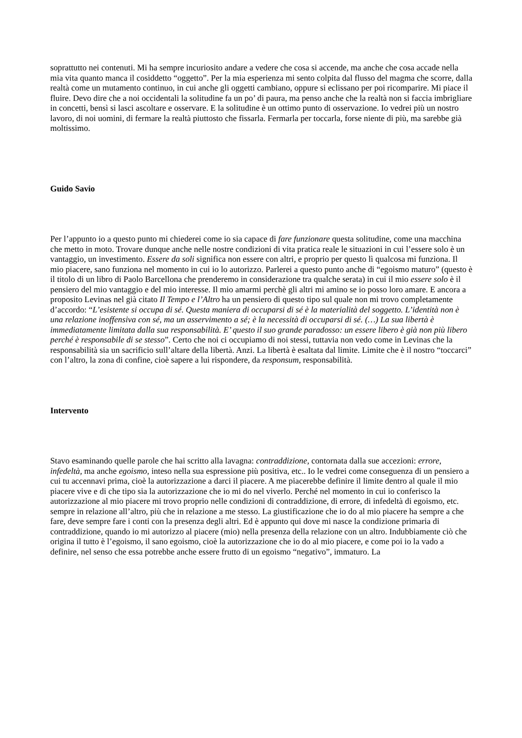soprattutto nei contenuti. Mi ha sempre incuriosito andare a vedere che cosa si accende, ma anche che cosa accade nella mia vita quanto manca il cosiddetto “oggetto”. Per la mia esperienza mi sento colpita dal flusso del magma che scorre, dalla realtà come un mutamento continuo, in cui anche gli oggetti cambiano, oppure si eclissano per poi ricomparire. Mi piace il fluire. Devo dire che a noi occidentali la solitudine fa un po’ di paura, ma penso anche che la realtà non si faccia imbrigliare in concetti, bensì si lasci ascoltare e osservare. E la solitudine è un ottimo punto di osservazione. Io vedrei più un nostro lavoro, di noi uomini, di fermare la realtà piuttosto che fissarla. Fermarla per toccarla, forse niente di più, ma sarebbe già moltissimo.
Guido Savio
Per l’appunto io a questo punto mi chiederei come io sia capace di fare funzionare questa solitudine, come una macchina che metto in moto. Trovare dunque anche nelle nostre condizioni di vita pratica reale le situazioni in cui l’essere solo è un vantaggio, un investimento. Essere da soli significa non essere con altri, e proprio per questo lì qualcosa mi funziona. Il mio piacere, sano funziona nel momento in cui io lo autorizzo. Parlerei a questo punto anche di “egoismo maturo” (questo è il titolo di un libro di Paolo Barcellona che prenderemo in considerazione tra qualche serata) in cui il mio essere solo è il pensiero del mio vantaggio e del mio interesse. Il mio amarmi perchè gli altri mi amino se io posso loro amare. E ancora a proposito Levinas nel già citato Il Tempo e l’Altro ha un pensiero di questo tipo sul quale non mi trovo completamente d’accordo: “L’esistente si occupa di sé. Questa maniera di occuparsi di sé è la materialità del soggetto. L’identità non è una relazione inoffensiva con sé, ma un asservimento a sé; è la necessità di occuparsi di sé. (…) La sua libertà è immediatamente limitata dalla sua responsabilità. E’ questo il suo grande paradosso: un essere libero è già non più libero perché è responsabile di se stesso”. Certo che noi ci occupiamo di noi stessi, tuttavia non vedo come in Levinas che la responsabilità sia un sacrificio sull’altare della libertà. Anzi. La libertà è esaltata dal limite. Limite che è il nostro “toccarci” con l’altro, la zona di confine, cioè sapere a lui rispondere, da responsum, responsabilità.
Intervento
Stavo esaminando quelle parole che hai scritto alla lavagna: contraddizione, contornata dalla sue accezioni: errore, infedeltà, ma anche egoismo, inteso nella sua espressione più positiva, etc.. Io le vedrei come conseguenza di un pensiero a cui tu accennavi prima, cioè la autorizzazione a darci il piacere. A me piacerebbe definire il limite dentro al quale il mio piacere vive e di che tipo sia la autorizzazione che io mi do nel viverlo. Perché nel momento in cui io conferisco la autorizzazione al mio piacere mi trovo proprio nelle condizioni di contraddizione, di errore, di infedeltà di egoismo, etc. sempre in relazione all’altro, più che in relazione a me stesso. La giustificazione che io do al mio piacere ha sempre a che fare, deve sempre fare i conti con la presenza degli altri. Ed è appunto qui dove mi nasce la condizione primaria di contraddizione, quando io mi autorizzo al piacere (mio) nella presenza della relazione con un altro. Indubbiamente ciò che origina il tutto è l’egoismo, il sano egoismo, cioè la autorizzazione che io do al mio piacere, e come poi io la vado a definire, nel senso che essa potrebbe anche essere frutto di un egoismo “negativo”, immaturo. La